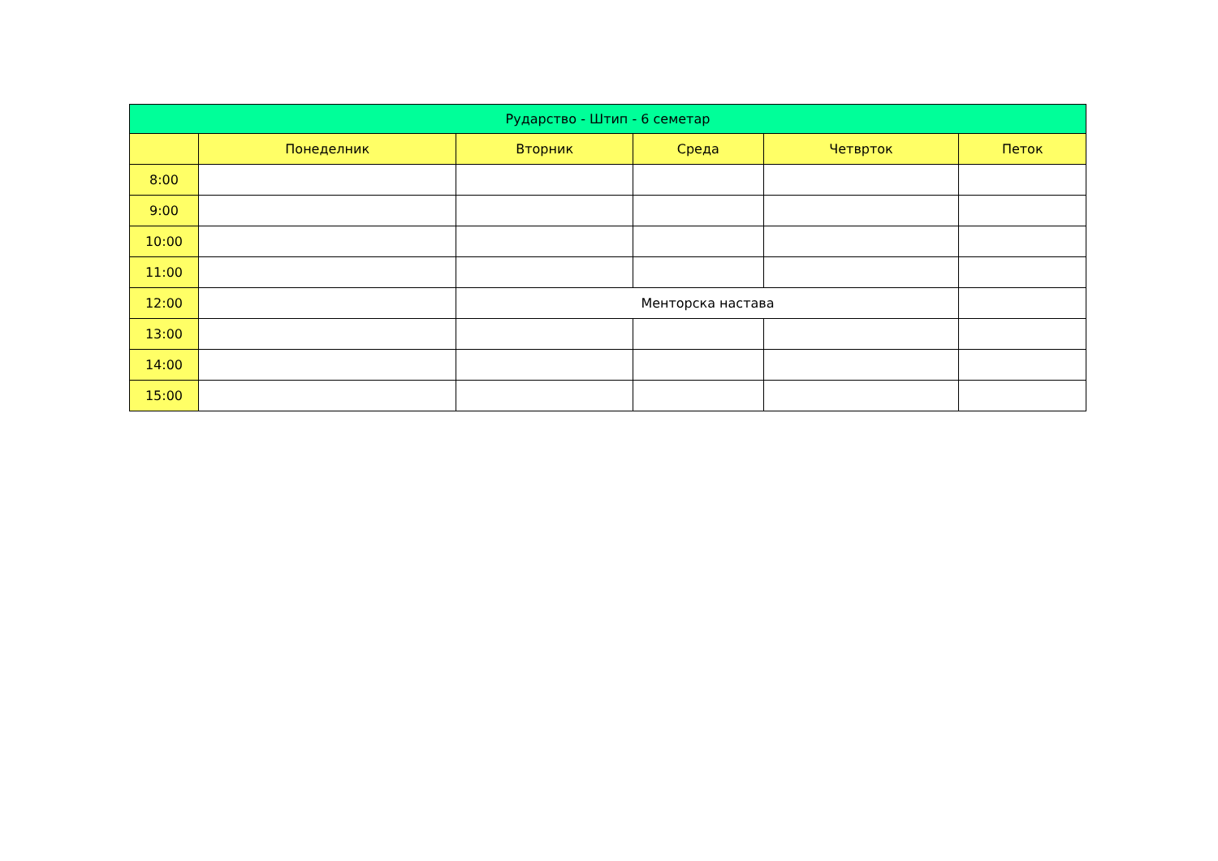| Рударство - Штип - 6 семетар | | | | | |
| --- | --- | --- | --- | --- | --- |
| | Понеделник | Вторник | Среда | Четврток | Петок |
| 8:00 | | | | | |
| 9:00 | | | | | |
| 10:00 | | | | | |
| 11:00 | | | | | |
| 12:00 | | Менторска настава | | | |
| 13:00 | | | | | |
| 14:00 | | | | | |
| 15:00 | | | | | |